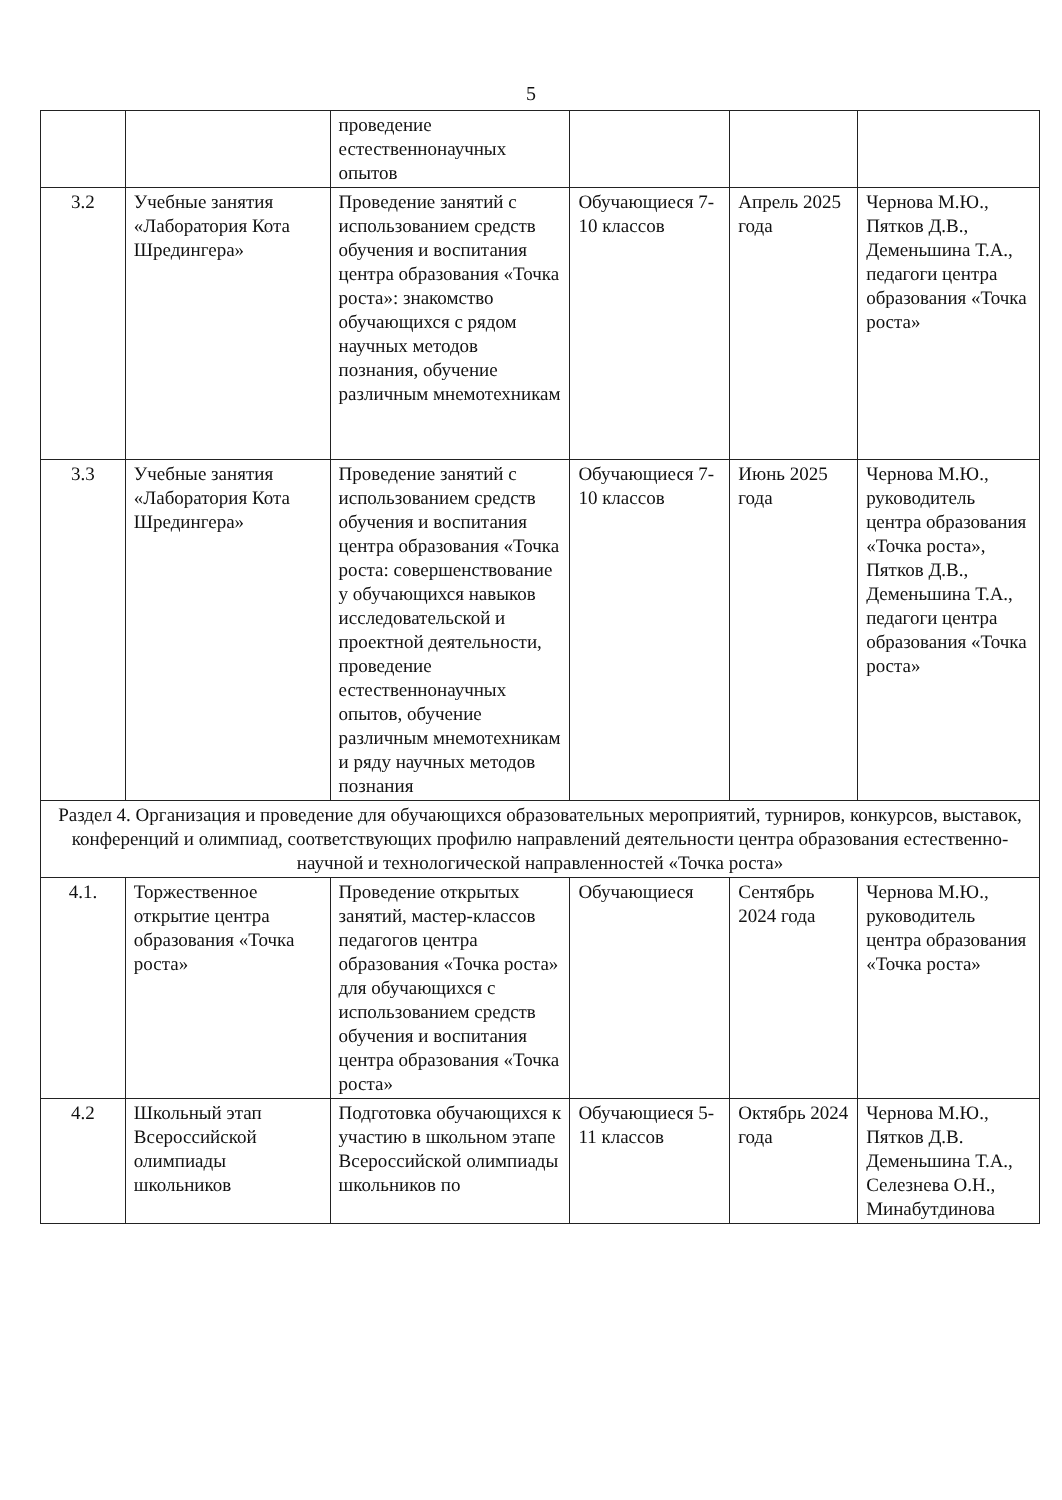5
| | | проведение естественнонаучных опытов | | | |
| 3.2 | Учебные занятия «Лаборатория Кота Шредингера» | Проведение занятий с использованием средств обучения и воспитания центра образования «Точка роста»: знакомство обучающихся с рядом научных методов познания, обучение различным мнемотехникам | Обучающиеся 7-10 классов | Апрель 2025 года | Чернова М.Ю., Пятков Д.В., Деменьшина Т.А., педагоги центра образования «Точка роста» |
| 3.3 | Учебные занятия «Лаборатория Кота Шредингера» | Проведение занятий с использованием средств обучения и воспитания центра образования «Точка роста: совершенствование у обучающихся навыков исследовательской и проектной деятельности, проведение естественнонаучных опытов, обучение различным мнемотехникам и ряду научных методов познания | Обучающиеся 7-10 классов | Июнь 2025 года | Чернова М.Ю., руководитель центра образования «Точка роста», Пятков Д.В., Деменьшина Т.А., педагоги центра образования «Точка роста» |
| Раздел 4. Организация и проведение для обучающихся образовательных мероприятий, турниров, конкурсов, выставок, конференций и олимпиад, соответствующих профилю направлений деятельности центра образования естественно-научной и технологической направленностей «Точка роста» | | | | | |
| 4.1. | Торжественное открытие центра образования «Точка роста» | Проведение открытых занятий, мастер-классов педагогов центра образования «Точка роста» для обучающихся с использованием средств обучения и воспитания центра образования «Точка роста» | Обучающиеся | Сентябрь 2024 года | Чернова М.Ю., руководитель центра образования «Точка роста» |
| 4.2 | Школьный этап Всероссийской олимпиады школьников | Подготовка обучающихся к участию в школьном этапе Всероссийской олимпиады школьников по | Обучающиеся 5-11 классов | Октябрь 2024 года | Чернова М.Ю., Пятков Д.В. Деменьшина Т.А., Селезнева О.Н., Минабутдинова |